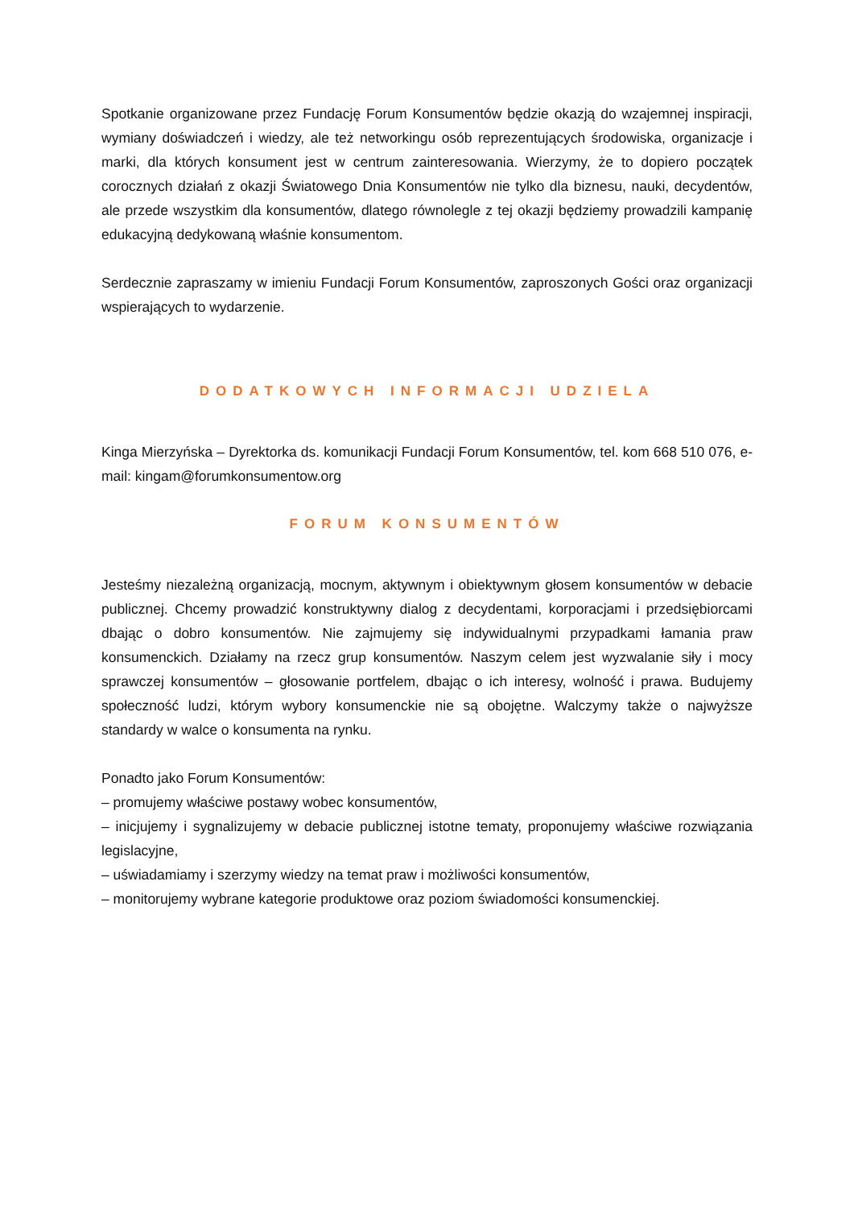Spotkanie organizowane przez Fundację Forum Konsumentów będzie okazją do wzajemnej inspiracji, wymiany doświadczeń i wiedzy, ale też networkingu osób reprezentujących środowiska, organizacje i marki, dla których konsument jest w centrum zainteresowania. Wierzymy, że to dopiero początek corocznych działań z okazji Światowego Dnia Konsumentów nie tylko dla biznesu, nauki, decydentów, ale przede wszystkim dla konsumentów, dlatego równolegle z tej okazji będziemy prowadzili kampanię edukacyjną dedykowaną właśnie konsumentom.
Serdecznie zapraszamy w imieniu Fundacji Forum Konsumentów, zaproszonych Gości oraz organizacji wspierających to wydarzenie.
DODATKOWYCH INFORMACJI UDZIELA
Kinga Mierzyńska – Dyrektorka ds. komunikacji Fundacji Forum Konsumentów, tel. kom 668 510 076, e-mail: kingam@forumkonsumentow.org
FORUM KONSUMENTÓW
Jesteśmy niezależną organizacją, mocnym, aktywnym i obiektywnym głosem konsumentów w debacie publicznej. Chcemy prowadzić konstruktywny dialog z decydentami, korporacjami i przedsiębiorcami dbając o dobro konsumentów. Nie zajmujemy się indywidualnymi przypadkami łamania praw konsumenckich. Działamy na rzecz grup konsumentów. Naszym celem jest wyzwalanie siły i mocy sprawczej konsumentów – głosowanie portfelem, dbając o ich interesy, wolność i prawa. Budujemy społeczność ludzi, którym wybory konsumenckie nie są obojętne. Walczymy także o najwyższe standardy w walce o konsumenta na rynku.
Ponadto jako Forum Konsumentów:
– promujemy właściwe postawy wobec konsumentów,
– inicjujemy i sygnalizujemy w debacie publicznej istotne tematy, proponujemy właściwe rozwiązania legislacyjne,
– uświadamiamy i szerzymy wiedzy na temat praw i możliwości konsumentów,
– monitorujemy wybrane kategorie produktowe oraz poziom świadomości konsumenckiej.